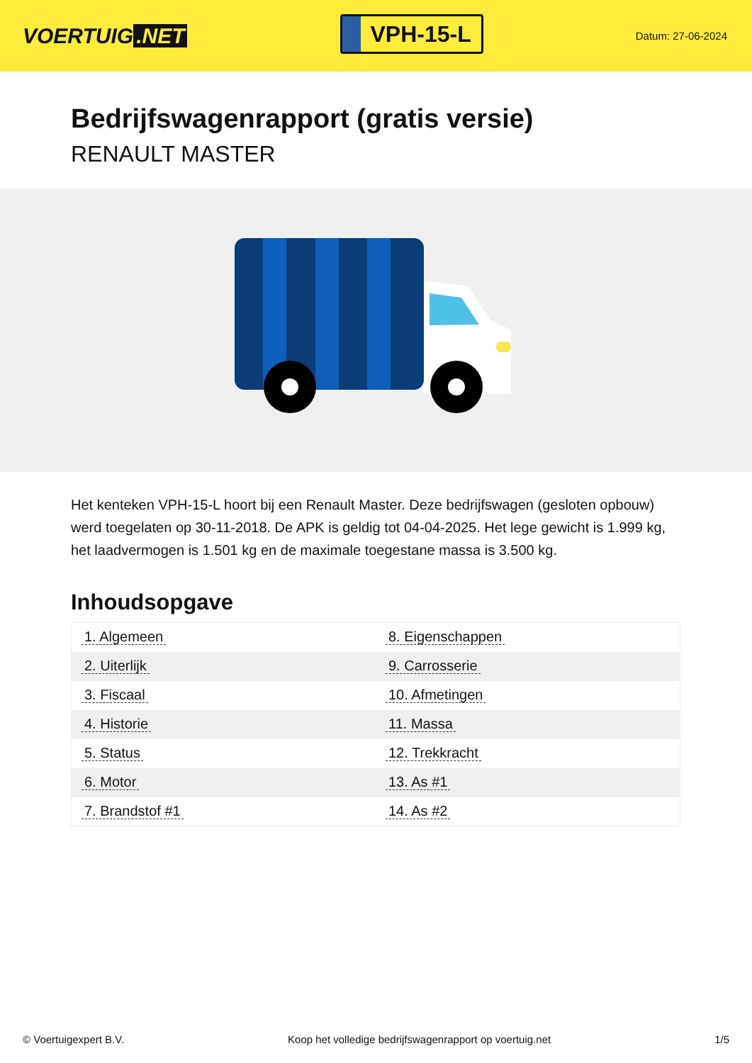VOERTUIG.NET
VPH-15-L
Datum: 27-06-2024
Bedrijfswagenrapport (gratis versie)
RENAULT MASTER
Het kenteken VPH-15-L hoort bij een Renault Master. Deze bedrijfswagen (gesloten opbouw) werd toegelaten op 30-11-2018. De APK is geldig tot 04-04-2025. Het lege gewicht is 1.999 kg, het laadvermogen is 1.501 kg en de maximale toegestane massa is 3.500 kg.
Inhoudsopgave
| 1. Algemeen | 8. Eigenschappen |
| 2. Uiterlijk | 9. Carrosserie |
| 3. Fiscaal | 10. Afmetingen |
| 4. Historie | 11. Massa |
| 5. Status | 12. Trekkracht |
| 6. Motor | 13. As #1 |
| 7. Brandstof #1 | 14. As #2 |
© Voertuigexpert B.V. Koop het volledige bedrijfswagenrapport op voertuig.net
1/5